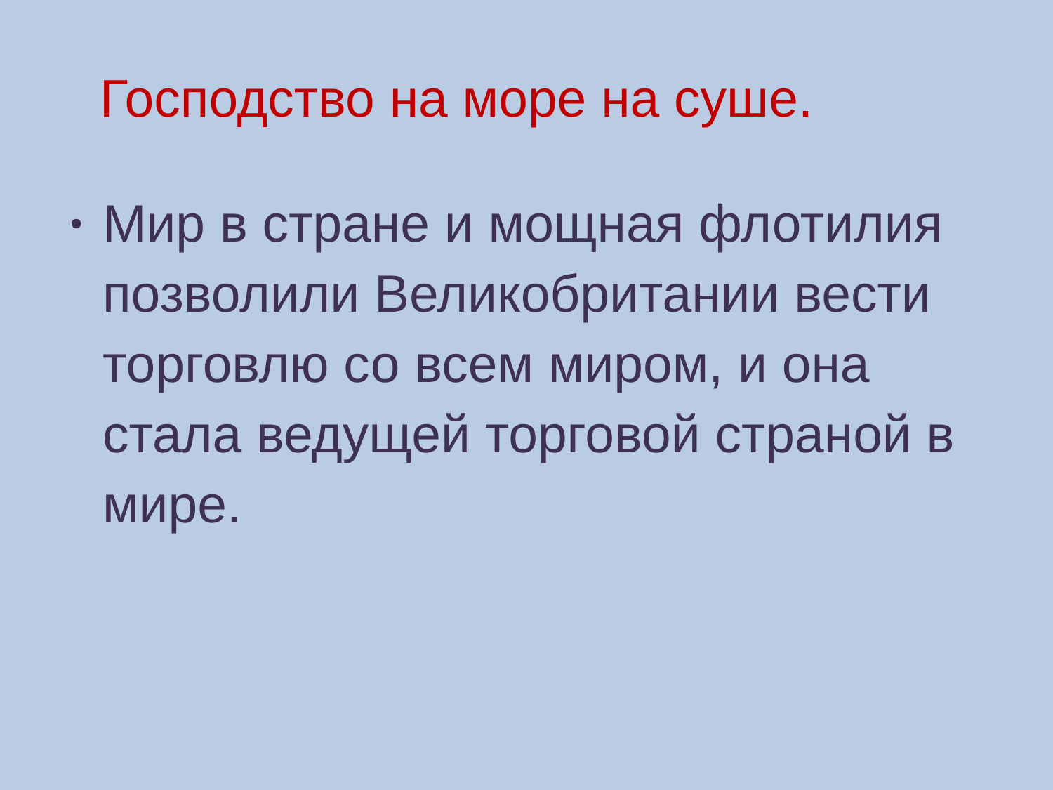Господство на море на суше.
• Мир в стране и мощная флотилия позволили Великобритании вести торговлю со всем миром, и она стала ведущей торговой страной в мире.